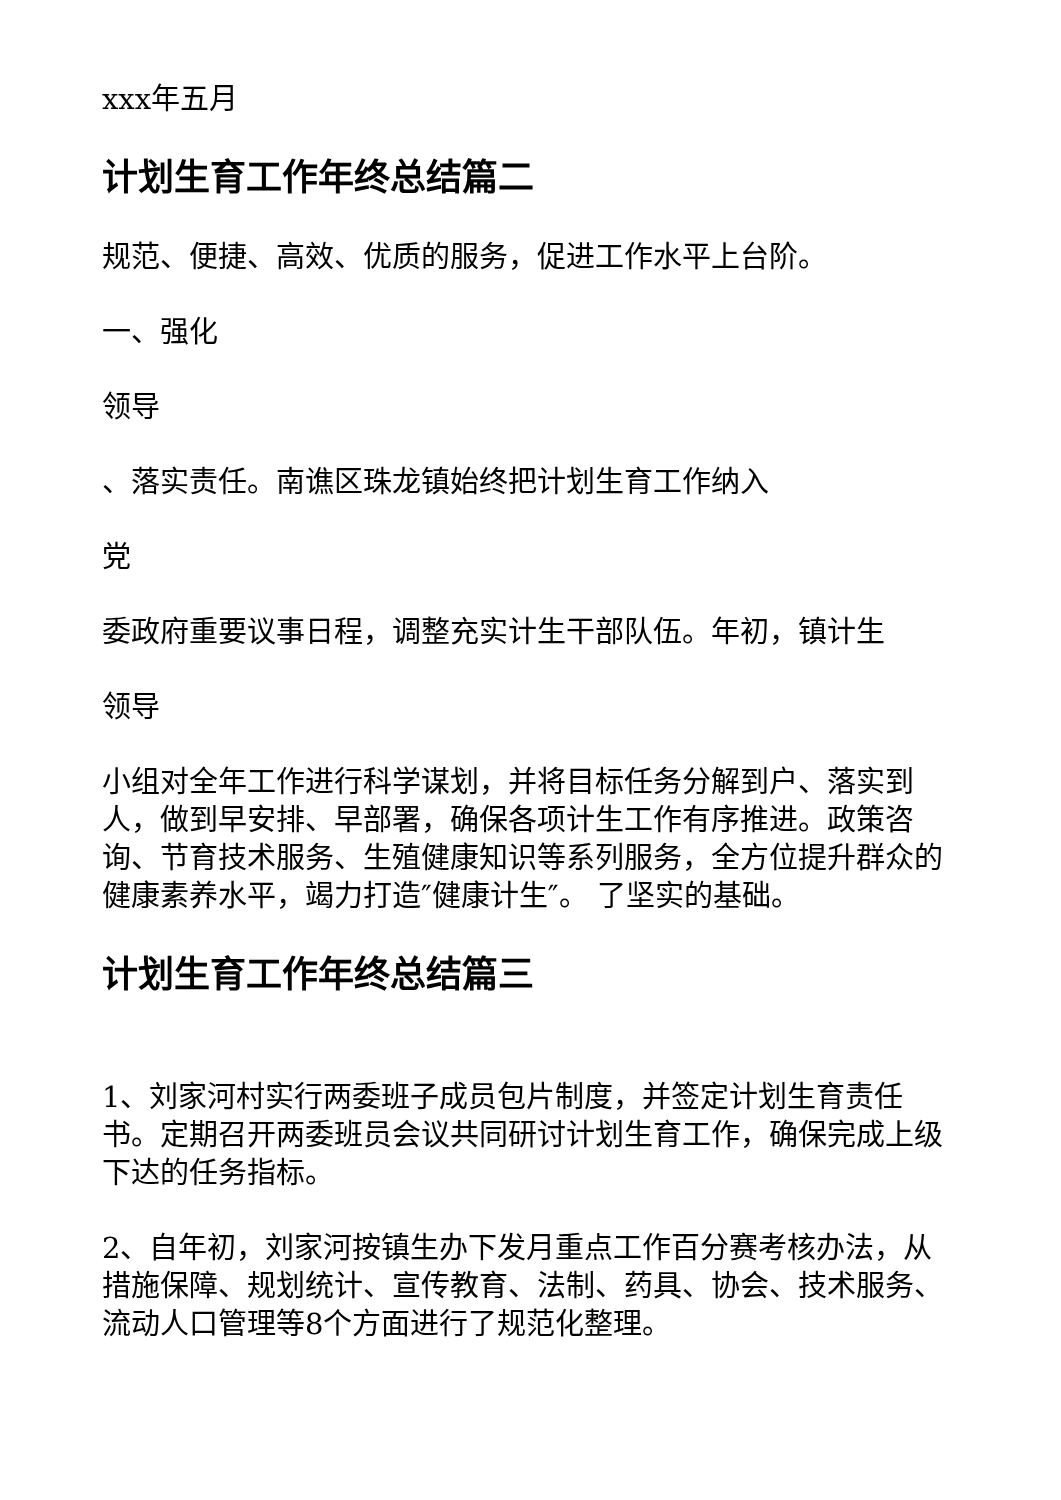xxx年五月
计划生育工作年终总结篇二
规范、便捷、高效、优质的服务，促进工作水平上台阶。
一、强化
领导
、落实责任。南谯区珠龙镇始终把计划生育工作纳入
党
委政府重要议事日程，调整充实计生干部队伍。年初，镇计生
领导
小组对全年工作进行科学谋划，并将目标任务分解到户、落实到人，做到早安排、早部署，确保各项计生工作有序推进。政策咨询、节育技术服务、生殖健康知识等系列服务，全方位提升群众的健康素养水平，竭力打造″健康计生″。 了坚实的基础。
计划生育工作年终总结篇三
1、刘家河村实行两委班子成员包片制度，并签定计划生育责任书。定期召开两委班员会议共同研讨计划生育工作，确保完成上级下达的任务指标。
2、自年初，刘家河按镇生办下发月重点工作百分赛考核办法，从措施保障、规划统计、宣传教育、法制、药具、协会、技术服务、流动人口管理等8个方面进行了规范化整理。